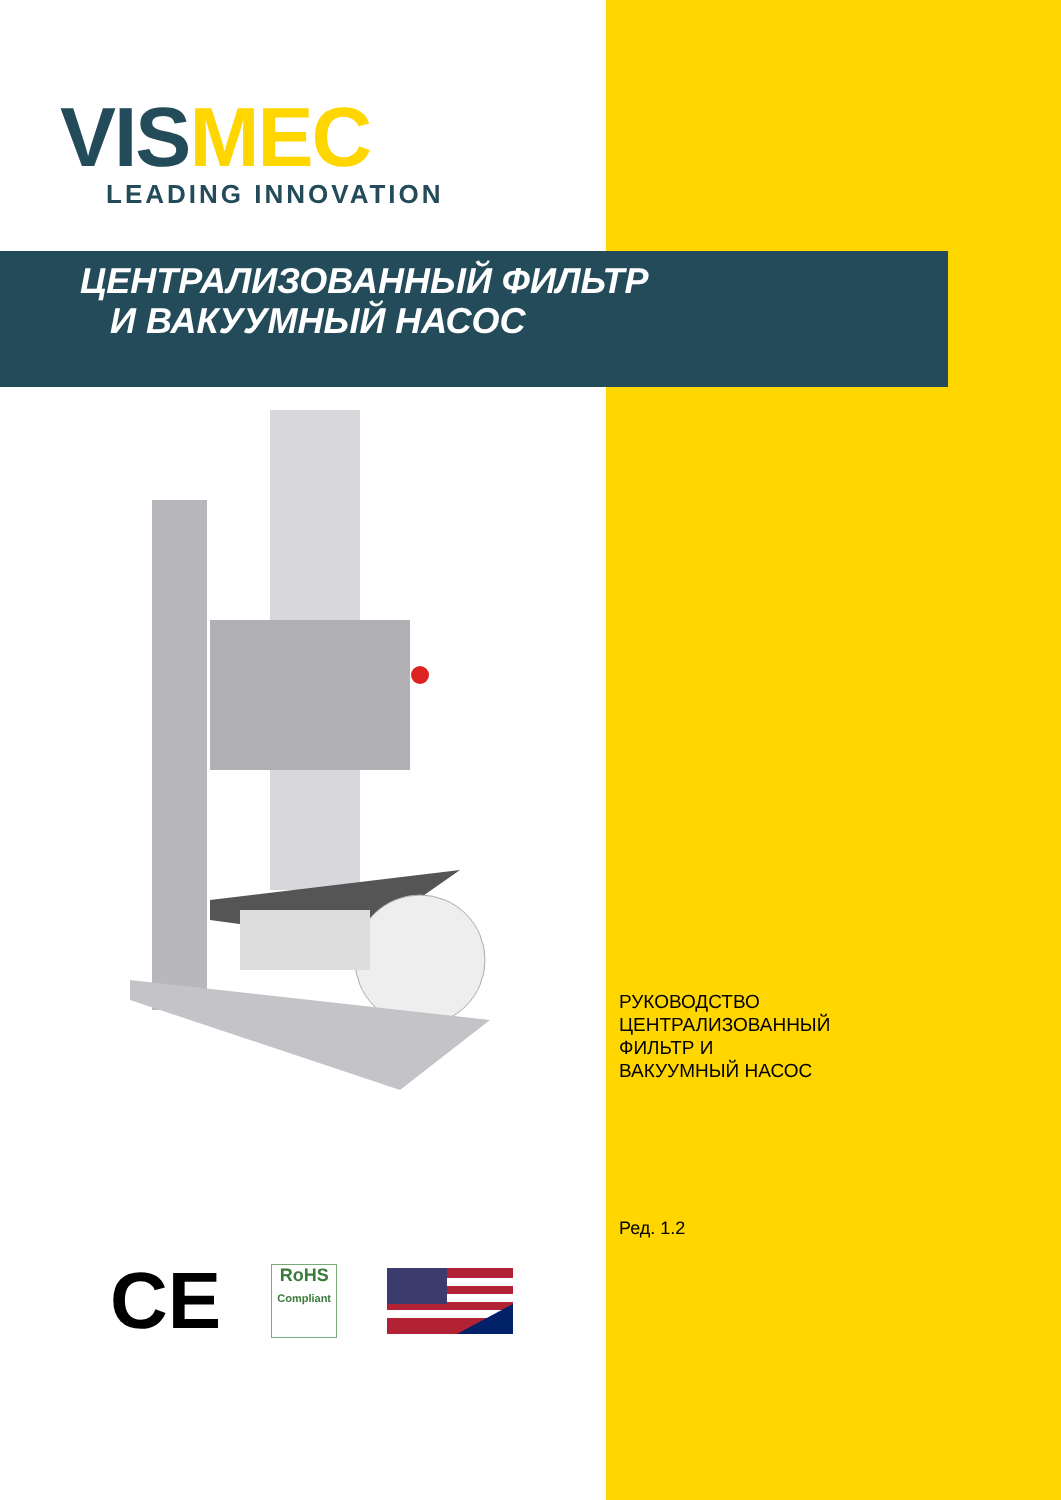VIS MEC
LEADING INNOVATION
ЦЕНТРАЛИЗОВАННЫЙ ФИЛЬТР
И ВАКУУМНЫЙ НАСОС
РУКОВОДСТВО
ЦЕНТРАЛИЗОВАННЫЙ
ФИЛЬТР И
ВАКУУМНЫЙ НАСОС
Ред. 1.2
CE
RoHS
Compliant